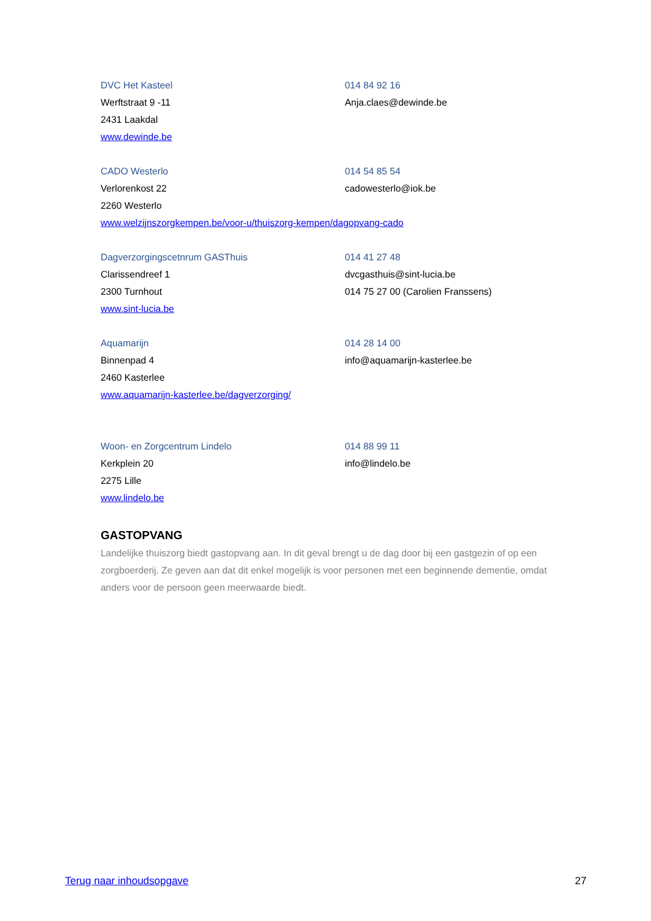DVC Het Kasteel
014 84 92 16
Werftstraat 9 -11
Anja.claes@dewinde.be
2431 Laakdal
www.dewinde.be
CADO Westerlo
014 54 85 54
Verlorenkost 22
cadowesterlo@iok.be
2260 Westerlo
www.welzijnszorgkempen.be/voor-u/thuiszorg-kempen/dagopvang-cado
Dagverzorgingscetnrum GASThuis
014 41 27 48
Clarissendreef 1
dvcgasthuis@sint-lucia.be
2300 Turnhout
014 75 27 00 (Carolien Franssens)
www.sint-lucia.be
Aquamarijn
014 28 14 00
Binnenpad 4
info@aquamarijn-kasterlee.be
2460 Kasterlee
www.aquamarijn-kasterlee.be/dagverzorging/
Woon- en Zorgcentrum Lindelo
014 88 99 11
Kerkplein 20
info@lindelo.be
2275 Lille
www.lindelo.be
GASTOPVANG
Landelijke thuiszorg biedt gastopvang aan. In dit geval brengt u de dag door bij een gastgezin of op een zorgboerderij. Ze geven aan dat dit enkel mogelijk is voor personen met een beginnende dementie, omdat anders voor de persoon geen meerwaarde biedt.
Terug naar inhoudsopgave 27